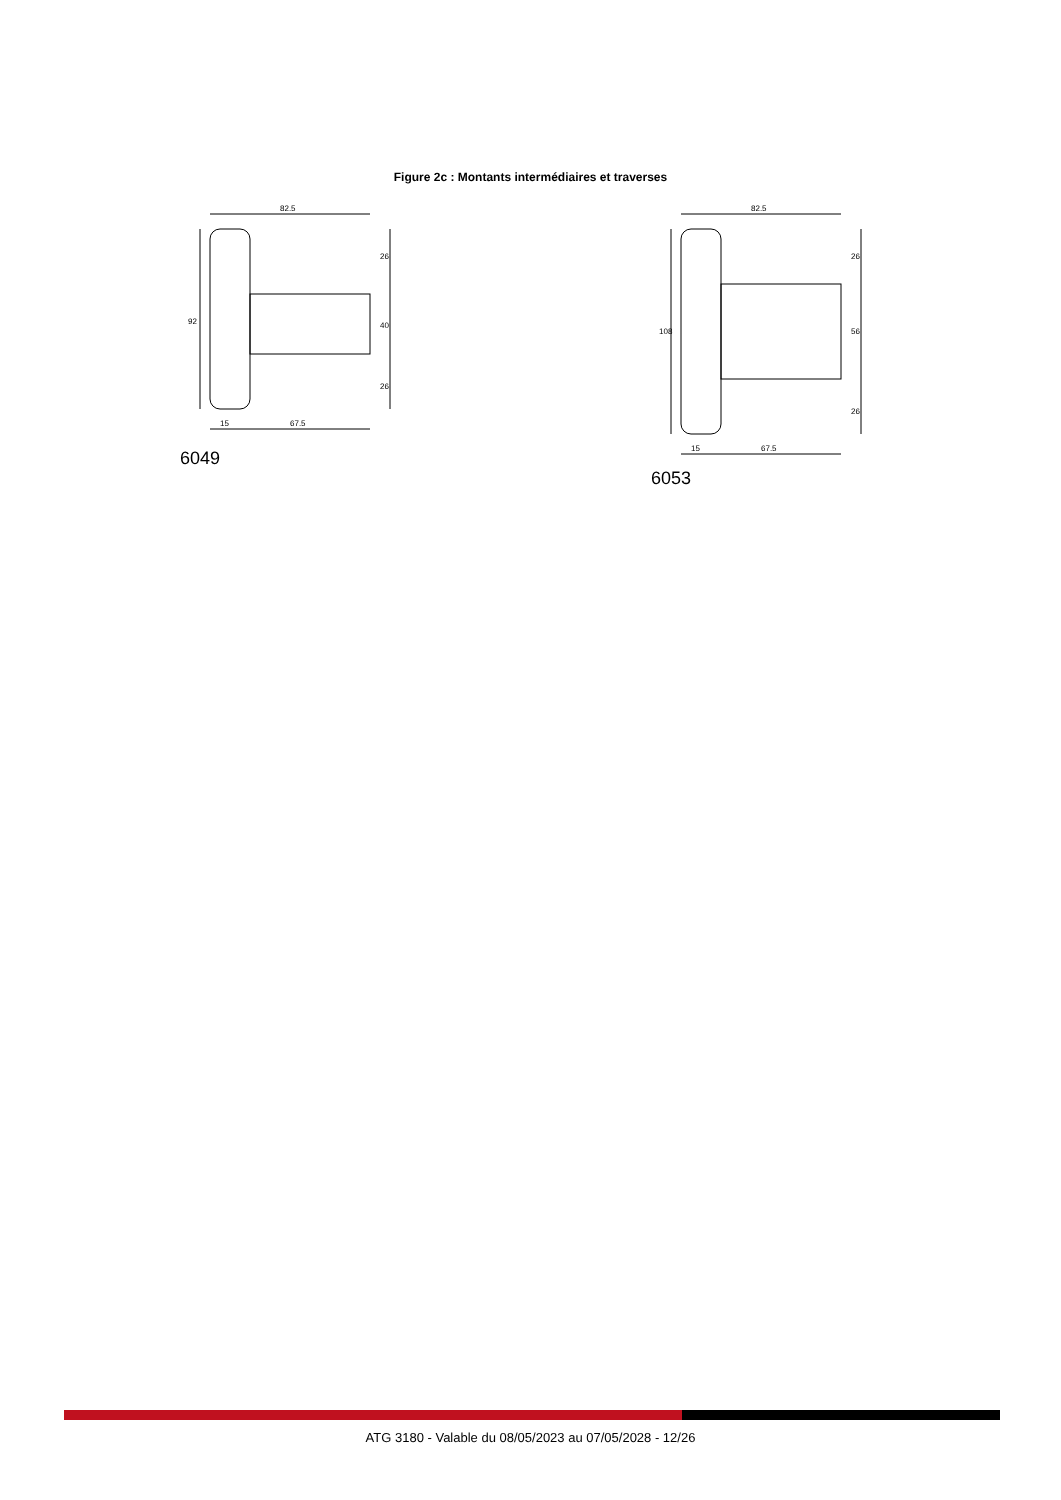Figure 2c : Montants intermédiaires et traverses
82.5
92
26
40
26
15
67.5
6049
82.5
108
26
56
26
15
67.5
6053
ATG 3180 - Valable du 08/05/2023 au 07/05/2028 - 12/26